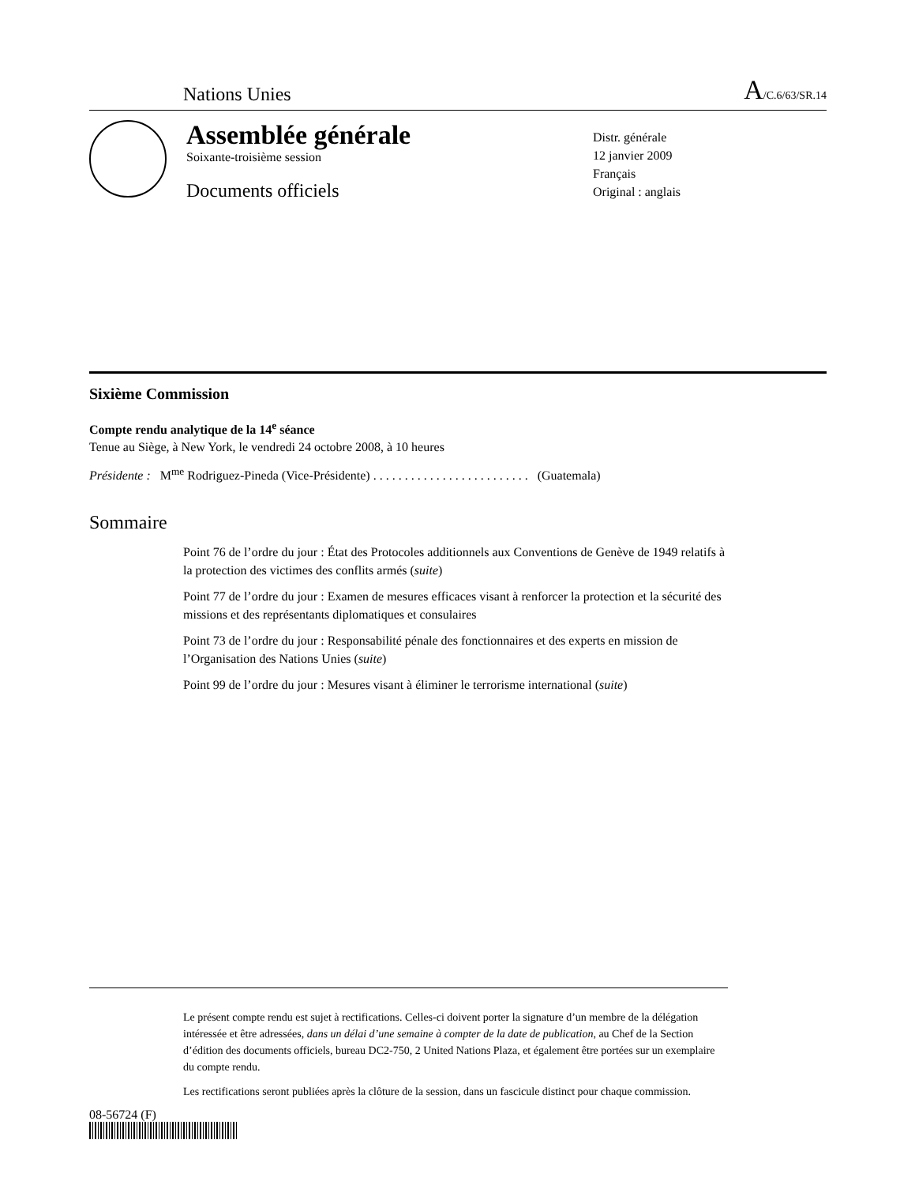Nations Unies A/C.6/63/SR.14
Assemblée générale
Soixante-troisième session
Documents officiels
Distr. générale
12 janvier 2009
Français
Original : anglais
Sixième Commission
Compte rendu analytique de la 14<sup>e</sup> séance
Tenue au Siège, à New York, le vendredi 24 octobre 2008, à 10 heures
Présidente : M<sup>me</sup> Rodriguez-Pineda (Vice-Présidente) . . . . . . . . . . . . . . . . . . . . . . . . . (Guatemala)
Sommaire
Point 76 de l’ordre du jour : État des Protocoles additionnels aux Conventions de Genève de 1949 relatifs à la protection des victimes des conflits armés (suite)
Point 77 de l’ordre du jour : Examen de mesures efficaces visant à renforcer la protection et la sécurité des missions et des représentants diplomatiques et consulaires
Point 73 de l’ordre du jour : Responsabilité pénale des fonctionnaires et des experts en mission de l’Organisation des Nations Unies (suite)
Point 99 de l’ordre du jour : Mesures visant à éliminer le terrorisme international (suite)
Le présent compte rendu est sujet à rectifications. Celles-ci doivent porter la signature d’un membre de la délégation intéressée et être adressées, dans un délai d’une semaine à compter de la date de publication, au Chef de la Section d’édition des documents officiels, bureau DC2-750, 2 United Nations Plaza, et également être portées sur un exemplaire du compte rendu.
Les rectifications seront publiées après la clôture de la session, dans un fascicule distinct pour chaque commission.
08-56724 (F)